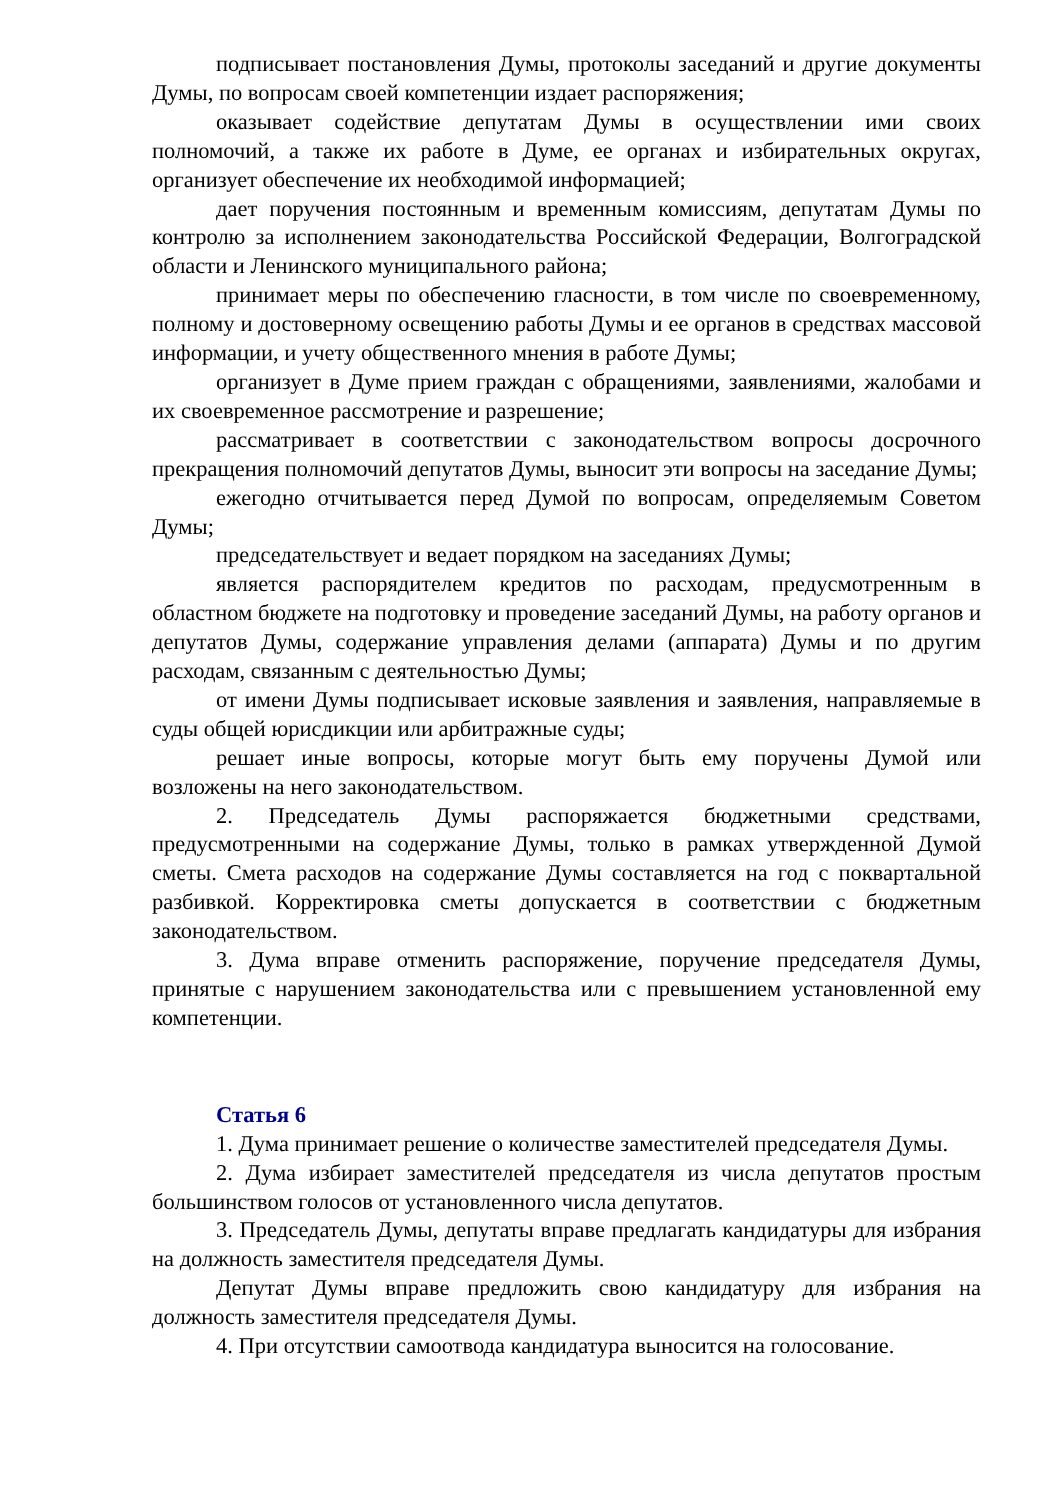подписывает постановления Думы, протоколы заседаний и другие документы Думы, по вопросам своей компетенции издает распоряжения;
оказывает содействие депутатам Думы в осуществлении ими своих полномочий, а также их работе в Думе, ее органах и избирательных округах, организует обеспечение их необходимой информацией;
дает поручения постоянным и временным комиссиям, депутатам Думы по контролю за исполнением законодательства Российской Федерации, Волгоградской области и Ленинского муниципального района;
принимает меры по обеспечению гласности, в том числе по своевременному, полному и достоверному освещению работы Думы и ее органов в средствах массовой информации, и учету общественного мнения в работе Думы;
организует в Думе прием граждан с обращениями, заявлениями, жалобами и их своевременное рассмотрение и разрешение;
рассматривает в соответствии с законодательством вопросы досрочного прекращения полномочий депутатов Думы, выносит эти вопросы на заседание Думы;
ежегодно отчитывается перед Думой по вопросам, определяемым Советом Думы;
председательствует и ведает порядком на заседаниях Думы;
является распорядителем кредитов по расходам, предусмотренным в областном бюджете на подготовку и проведение заседаний Думы, на работу органов и депутатов Думы, содержание управления делами (аппарата) Думы и по другим расходам, связанным с деятельностью Думы;
от имени Думы подписывает исковые заявления и заявления, направляемые в суды общей юрисдикции или арбитражные суды;
решает иные вопросы, которые могут быть ему поручены Думой или возложены на него законодательством.
2. Председатель Думы распоряжается бюджетными средствами, предусмотренными на содержание Думы, только в рамках утвержденной Думой сметы. Смета расходов на содержание Думы составляется на год с поквартальной разбивкой. Корректировка сметы допускается в соответствии с бюджетным законодательством.
3. Дума вправе отменить распоряжение, поручение председателя Думы, принятые с нарушением законодательства или с превышением установленной ему компетенции.
Статья 6
1. Дума принимает решение о количестве заместителей председателя Думы.
2. Дума избирает заместителей председателя из числа депутатов простым большинством голосов от установленного числа депутатов.
3. Председатель Думы, депутаты вправе предлагать кандидатуры для избрания на должность заместителя председателя Думы.
Депутат Думы вправе предложить свою кандидатуру для избрания на должность заместителя председателя Думы.
4. При отсутствии самоотвода кандидатура выносится на голосование.